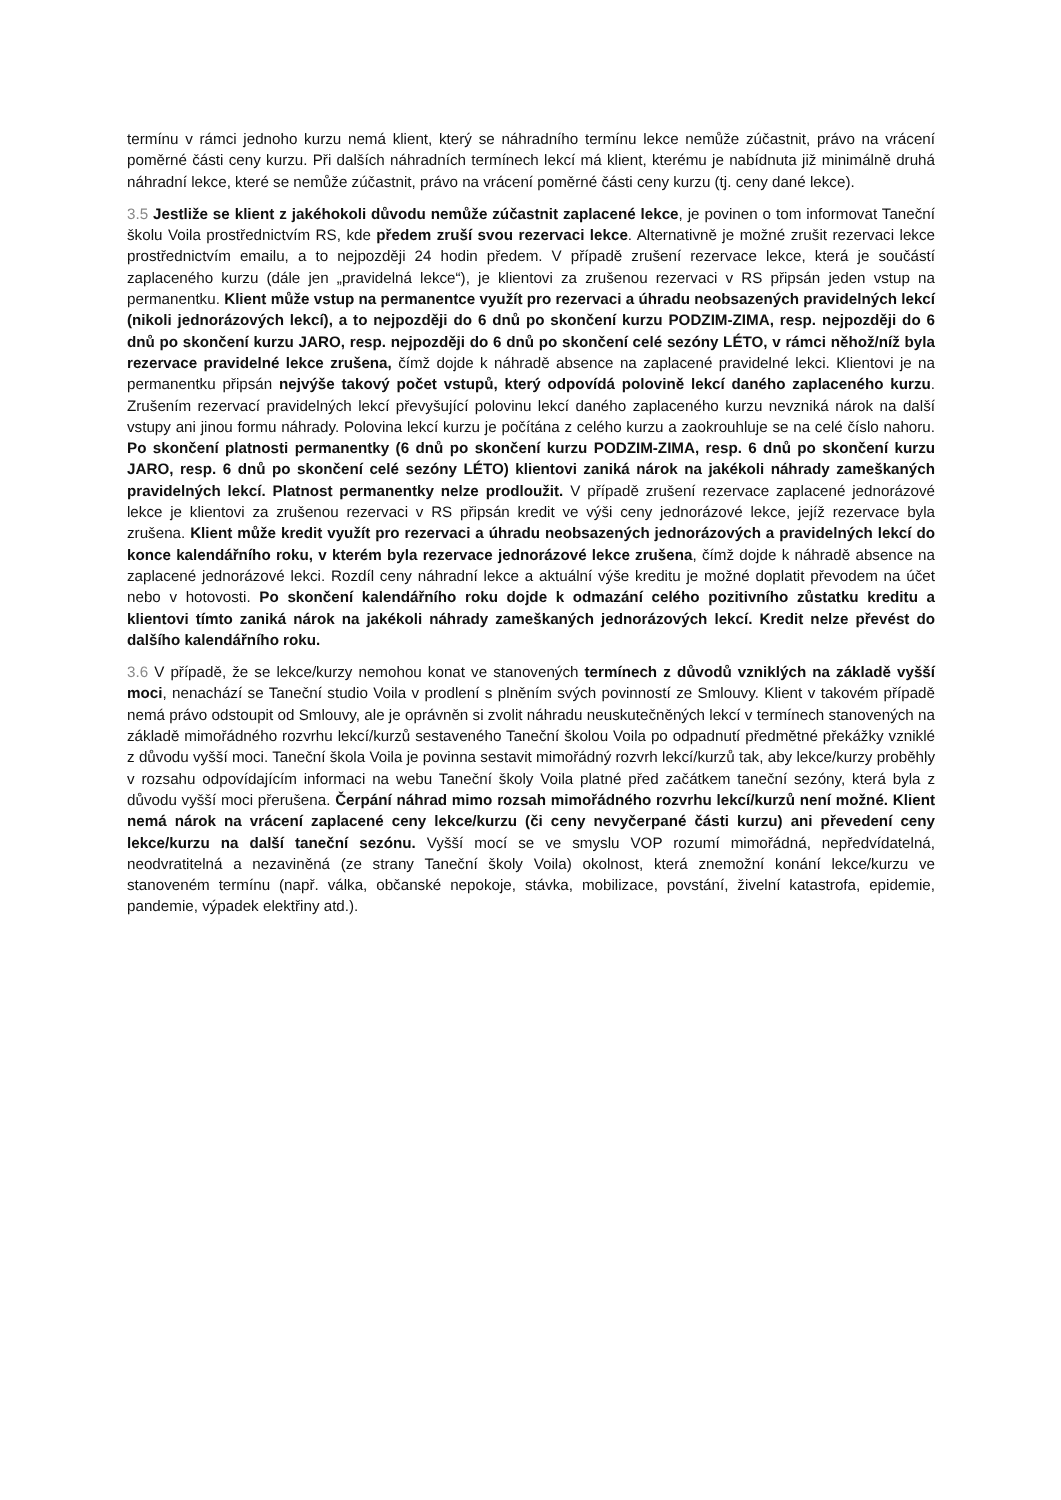termínu v rámci jednoho kurzu nemá klient, který se náhradního termínu lekce nemůže zúčastnit, právo na vrácení poměrné části ceny kurzu. Při dalších náhradních termínech lekcí má klient, kterému je nabídnuta již minimálně druhá náhradní lekce, které se nemůže zúčastnit, právo na vrácení poměrné části ceny kurzu (tj. ceny dané lekce).
3.5 Jestliže se klient z jakéhokoli důvodu nemůže zúčastnit zaplacené lekce, je povinen o tom informovat Taneční školu Voila prostřednictvím RS, kde předem zruší svou rezervaci lekce. Alternativně je možné zrušit rezervaci lekce prostřednictvím emailu, a to nejpozději 24 hodin předem. V případě zrušení rezervace lekce, která je součástí zaplaceného kurzu (dále jen „pravidelná lekce“), je klientovi za zrušenou rezervaci v RS připsán jeden vstup na permanentku. Klient může vstup na permanentce využít pro rezervaci a úhradu neobsazených pravidelných lekcí (nikoli jednorázových lekcí), a to nejpozději do 6 dnů po skončení kurzu PODZIM-ZIMA, resp. nejpozději do 6 dnů po skončení kurzu JARO, resp. nejpozději do 6 dnů po skončení celé sezóny LÉTO, v rámci něhož/níž byla rezervace pravidelné lekce zrušena, čímž dojde k náhradě absence na zaplacené pravidelné lekci. Klientovi je na permanentku připsán nejvýše takový počet vstupů, který odpovídá polovině lekcí daného zaplaceného kurzu. Zrušením rezervací pravidelných lekcí převyšující polovinu lekcí daného zaplaceného kurzu nevzniká nárok na další vstupy ani jinou formu náhrady. Polovina lekcí kurzu je počítána z celého kurzu a zaokrouhluje se na celé číslo nahoru. Po skončení platnosti permanentky (6 dnů po skončení kurzu PODZIM-ZIMA, resp. 6 dnů po skončení kurzu JARO, resp. 6 dnů po skončení celé sezóny LÉTO) klientovi zaniká nárok na jakékoli náhrady zameškaných pravidelných lekcí. Platnost permanentky nelze prodloužit. V případě zrušení rezervace zaplacené jednorázové lekce je klientovi za zrušenou rezervaci v RS připsán kredit ve výši ceny jednorázové lekce, jejíž rezervace byla zrušena. Klient může kredit využít pro rezervaci a úhradu neobsazených jednorázových a pravidelných lekcí do konce kalendářního roku, v kterém byla rezervace jednorázové lekce zrušena, čímž dojde k náhradě absence na zaplacené jednorázové lekci. Rozdíl ceny náhradní lekce a aktuální výše kreditu je možné doplatit převodem na účet nebo v hotovosti. Po skončení kalendářního roku dojde k odmazání celého pozitivního zůstatku kreditu a klientovi tímto zaniká nárok na jakékoli náhrady zameškaných jednorázových lekcí. Kredit nelze převést do dalšího kalendářního roku.
3.6 V případě, že se lekce/kurzy nemohou konat ve stanovených termínech z důvodů vzniklých na základě vyšší moci, nenachází se Taneční studio Voila v prodlení s plněním svých povinností ze Smlouvy. Klient v takovém případě nemá právo odstoupit od Smlouvy, ale je oprávněn si zvolit náhradu neuskutečněných lekcí v termínech stanovených na základě mimořádného rozvrhu lekcí/kurzů sestaveného Taneční školou Voila po odpadnutí předmětné překážky vzniklé z důvodu vyšší moci. Taneční škola Voila je povinna sestavit mimořádný rozvrh lekcí/kurzů tak, aby lekce/kurzy proběhly v rozsahu odpovídajícím informaci na webu Taneční školy Voila platné před začátkem taneční sezóny, která byla z důvodu vyšší moci přerušena. Čerpání náhrad mimo rozsah mimořádného rozvrhu lekcí/kurzů není možné. Klient nemá nárok na vrácení zaplacené ceny lekce/kurzu (či ceny nevyčerpané části kurzu) ani převedení ceny lekce/kurzu na další taneční sezónu. Vyšší mocí se ve smyslu VOP rozumí mimořádná, nepředvídatelná, neodvratitelná a nezaviněná (ze strany Taneční školy Voila) okolnost, která znemožní konání lekce/kurzu ve stanoveném termínu (např. válka, občanské nepokoje, stávka, mobilizace, povstání, živelní katastrofa, epidemie, pandemie, výpadek elektřiny atd.).